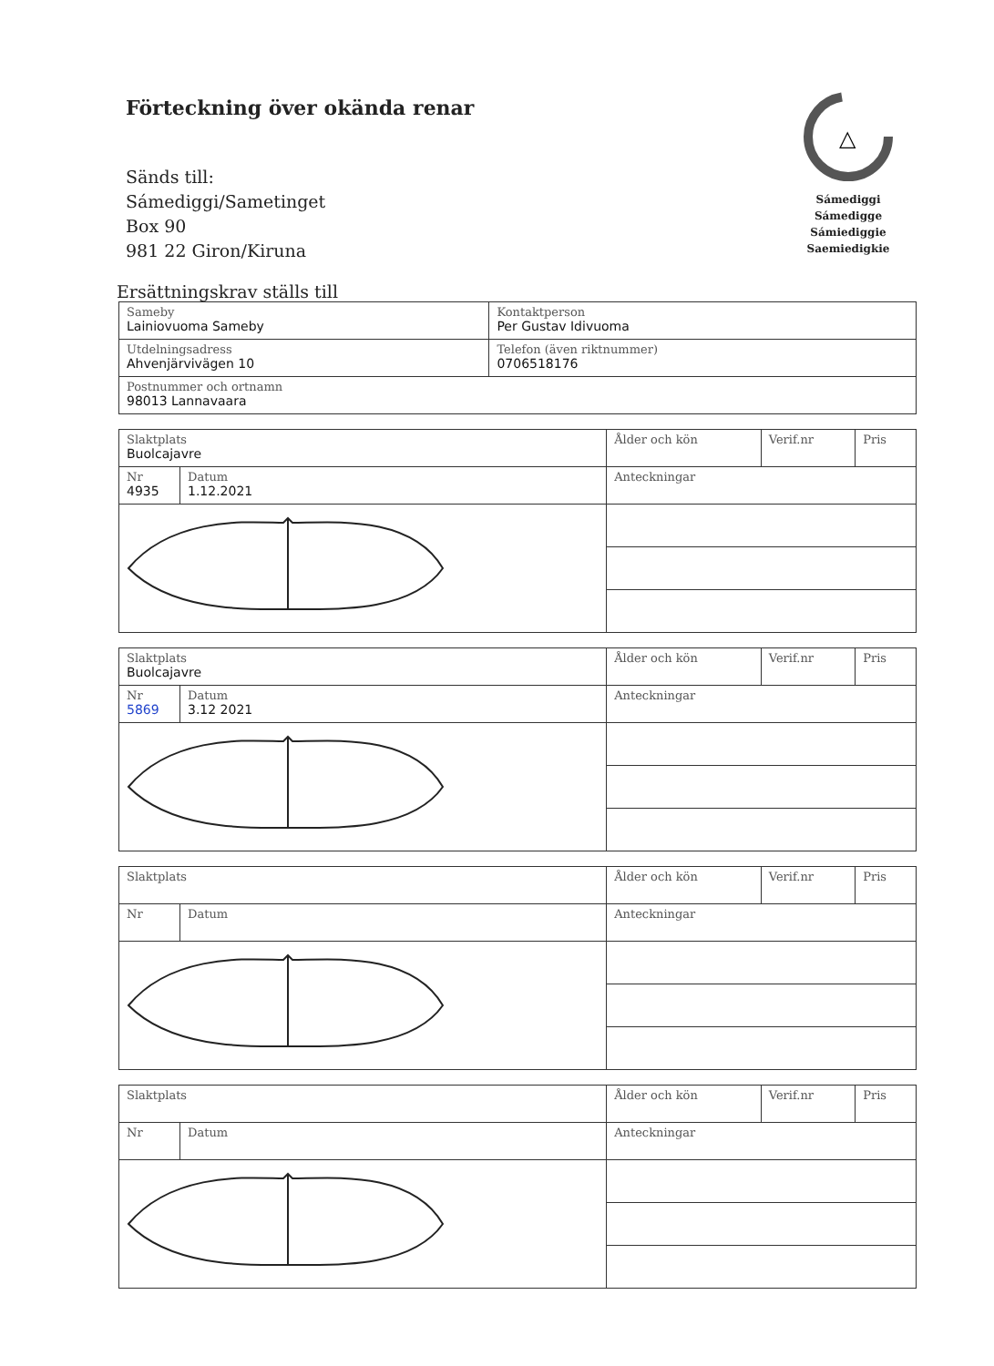Förteckning över okända renar
Sänds till:
Sámediggi/Sametinget
Box 90
981 22 Giron/Kiruna
△
Sámediggi
Sámedigge
Sámiediggie
Saemiedigkie
Ersättningskrav ställs till
| Sameby Lainiovuoma Sameby | Kontaktperson Per Gustav Idivuoma | |
| Utdelningsadress Ahvenjärvivägen 10 | | Telefon (även riktnummer) 0706518176 |
| Postnummer och ortnamn 98013 Lannavaara | | |
| Slaktplats Buolcajavre | | Ålder och kön | Verif.nr | Pris |
| Nr 4935 | Datum 1.12.2021 | Anteckningar | | |
| Slaktplats Buolcajavre | | Ålder och kön | Verif.nr | Pris |
| Nr 5869 | Datum 3.12 2021 | Anteckningar | | |
| Slaktplats | | Ålder och kön | Verif.nr | Pris |
| Nr | Datum | Anteckningar | | |
| Slaktplats | | Ålder och kön | Verif.nr | Pris |
| Nr | Datum | Anteckningar | | |